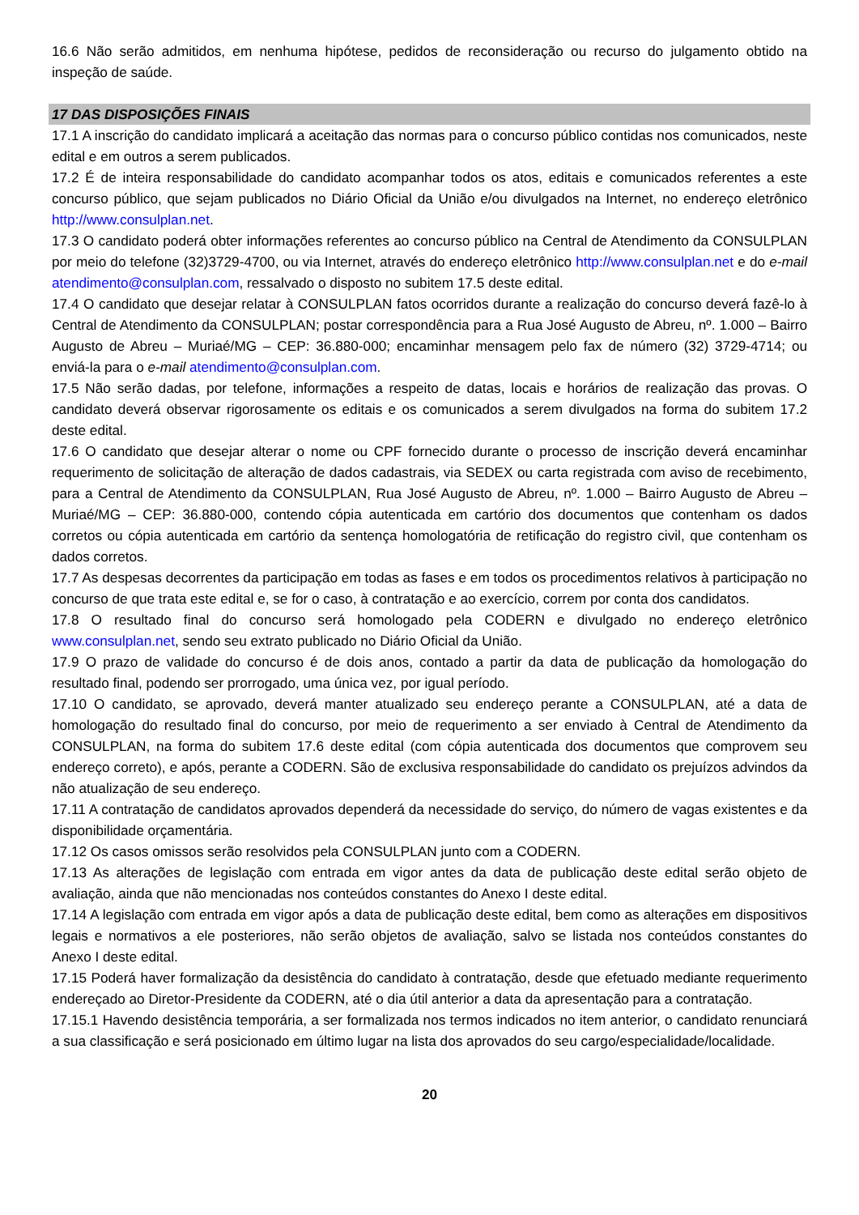16.6 Não serão admitidos, em nenhuma hipótese, pedidos de reconsideração ou recurso do julgamento obtido na inspeção de saúde.
17 DAS DISPOSIÇÕES FINAIS
17.1 A inscrição do candidato implicará a aceitação das normas para o concurso público contidas nos comunicados, neste edital e em outros a serem publicados.
17.2 É de inteira responsabilidade do candidato acompanhar todos os atos, editais e comunicados referentes a este concurso público, que sejam publicados no Diário Oficial da União e/ou divulgados na Internet, no endereço eletrônico http://www.consulplan.net.
17.3 O candidato poderá obter informações referentes ao concurso público na Central de Atendimento da CONSULPLAN por meio do telefone (32)3729-4700, ou via Internet, através do endereço eletrônico http://www.consulplan.net e do e-mail atendimento@consulplan.com, ressalvado o disposto no subitem 17.5 deste edital.
17.4 O candidato que desejar relatar à CONSULPLAN fatos ocorridos durante a realização do concurso deverá fazê-lo à Central de Atendimento da CONSULPLAN; postar correspondência para a Rua José Augusto de Abreu, nº. 1.000 – Bairro Augusto de Abreu – Muriaé/MG – CEP: 36.880-000; encaminhar mensagem pelo fax de número (32) 3729-4714; ou enviá-la para o e-mail atendimento@consulplan.com.
17.5 Não serão dadas, por telefone, informações a respeito de datas, locais e horários de realização das provas. O candidato deverá observar rigorosamente os editais e os comunicados a serem divulgados na forma do subitem 17.2 deste edital.
17.6 O candidato que desejar alterar o nome ou CPF fornecido durante o processo de inscrição deverá encaminhar requerimento de solicitação de alteração de dados cadastrais, via SEDEX ou carta registrada com aviso de recebimento, para a Central de Atendimento da CONSULPLAN, Rua José Augusto de Abreu, nº. 1.000 – Bairro Augusto de Abreu – Muriaé/MG – CEP: 36.880-000, contendo cópia autenticada em cartório dos documentos que contenham os dados corretos ou cópia autenticada em cartório da sentença homologatória de retificação do registro civil, que contenham os dados corretos.
17.7 As despesas decorrentes da participação em todas as fases e em todos os procedimentos relativos à participação no concurso de que trata este edital e, se for o caso, à contratação e ao exercício, correm por conta dos candidatos.
17.8 O resultado final do concurso será homologado pela CODERN e divulgado no endereço eletrônico www.consulplan.net, sendo seu extrato publicado no Diário Oficial da União.
17.9 O prazo de validade do concurso é de dois anos, contado a partir da data de publicação da homologação do resultado final, podendo ser prorrogado, uma única vez, por igual período.
17.10 O candidato, se aprovado, deverá manter atualizado seu endereço perante a CONSULPLAN, até a data de homologação do resultado final do concurso, por meio de requerimento a ser enviado à Central de Atendimento da CONSULPLAN, na forma do subitem 17.6 deste edital (com cópia autenticada dos documentos que comprovem seu endereço correto), e após, perante a CODERN. São de exclusiva responsabilidade do candidato os prejuízos advindos da não atualização de seu endereço.
17.11 A contratação de candidatos aprovados dependerá da necessidade do serviço, do número de vagas existentes e da disponibilidade orçamentária.
17.12 Os casos omissos serão resolvidos pela CONSULPLAN junto com a CODERN.
17.13 As alterações de legislação com entrada em vigor antes da data de publicação deste edital serão objeto de avaliação, ainda que não mencionadas nos conteúdos constantes do Anexo I deste edital.
17.14 A legislação com entrada em vigor após a data de publicação deste edital, bem como as alterações em dispositivos legais e normativos a ele posteriores, não serão objetos de avaliação, salvo se listada nos conteúdos constantes do Anexo I deste edital.
17.15 Poderá haver formalização da desistência do candidato à contratação, desde que efetuado mediante requerimento endereçado ao Diretor-Presidente da CODERN, até o dia útil anterior a data da apresentação para a contratação.
17.15.1 Havendo desistência temporária, a ser formalizada nos termos indicados no item anterior, o candidato renunciará a sua classificação e será posicionado em último lugar na lista dos aprovados do seu cargo/especialidade/localidade.
20